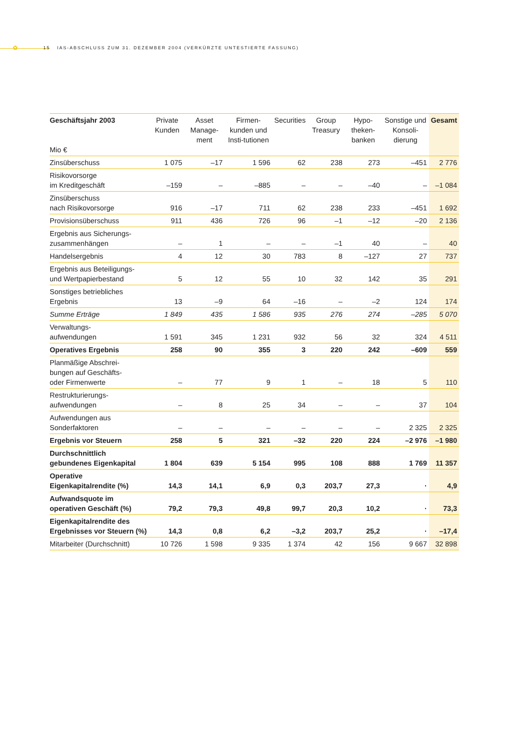✿ 15 IAS-ABSCHLUSS ZUM 31. DEZEMBER 2004 (VERKÜRZTE UNTESTIERTE FASSUNG)
| Geschäftsjahr 2003 Mio € | Private Kunden | Asset Manage-ment | Firmen-kunden und Insti-tutionen | Securities | Group Treasury | Hypo-theken-banken | Sonstige und Konsoli-dierung | Gesamt |
| --- | --- | --- | --- | --- | --- | --- | --- | --- |
| Zinsüberschuss | 1 075 | –17 | 1 596 | 62 | 238 | 273 | –451 | 2 776 |
| Risikovorsorge im Kreditgeschäft | –159 | – | –885 | – | – | –40 | – | –1 084 |
| Zinsüberschuss nach Risikovorsorge | 916 | –17 | 711 | 62 | 238 | 233 | –451 | 1 692 |
| Provisionsüberschuss | 911 | 436 | 726 | 96 | –1 | –12 | –20 | 2 136 |
| Ergebnis aus Sicherungs- zusammenhängen | – | 1 | – | – | –1 | 40 | – | 40 |
| Handelsergebnis | 4 | 12 | 30 | 783 | 8 | –127 | 27 | 737 |
| Ergebnis aus Beteiligungs- und Wertpapierbestand | 5 | 12 | 55 | 10 | 32 | 142 | 35 | 291 |
| Sonstiges betriebliches Ergebnis | 13 | –9 | 64 | –16 | – | –2 | 124 | 174 |
| Summe Erträge | 1 849 | 435 | 1 586 | 935 | 276 | 274 | –285 | 5 070 |
| Verwaltungs- aufwendungen | 1 591 | 345 | 1 231 | 932 | 56 | 32 | 324 | 4 511 |
| Operatives Ergebnis | 258 | 90 | 355 | 3 | 220 | 242 | –609 | 559 |
| Planmäßige Abschrei- bungen auf Geschäfts- oder Firmenwerte | – | 77 | 9 | 1 | – | 18 | 5 | 110 |
| Restrukturierungs- aufwendungen | – | 8 | 25 | 34 | – | – | 37 | 104 |
| Aufwendungen aus Sonderfaktoren | – | – | – | – | – | – | 2 325 | 2 325 |
| Ergebnis vor Steuern | 258 | 5 | 321 | –32 | 220 | 224 | –2 976 | –1 980 |
| Durchschnittlich gebundenes Eigenkapital | 1 804 | 639 | 5 154 | 995 | 108 | 888 | 1 769 | 11 357 |
| Operative Eigenkapitalrendite (%) | 14,3 | 14,1 | 6,9 | 0,3 | 203,7 | 27,3 | · | 4,9 |
| Aufwandsquote im operativen Geschäft (%) | 79,2 | 79,3 | 49,8 | 99,7 | 20,3 | 10,2 | · | 73,3 |
| Eigenkapitalrendite des Ergebnisses vor Steuern (%) | 14,3 | 0,8 | 6,2 | –3,2 | 203,7 | 25,2 | · | –17,4 |
| Mitarbeiter (Durchschnitt) | 10 726 | 1 598 | 9 335 | 1 374 | 42 | 156 | 9 667 | 32 898 |